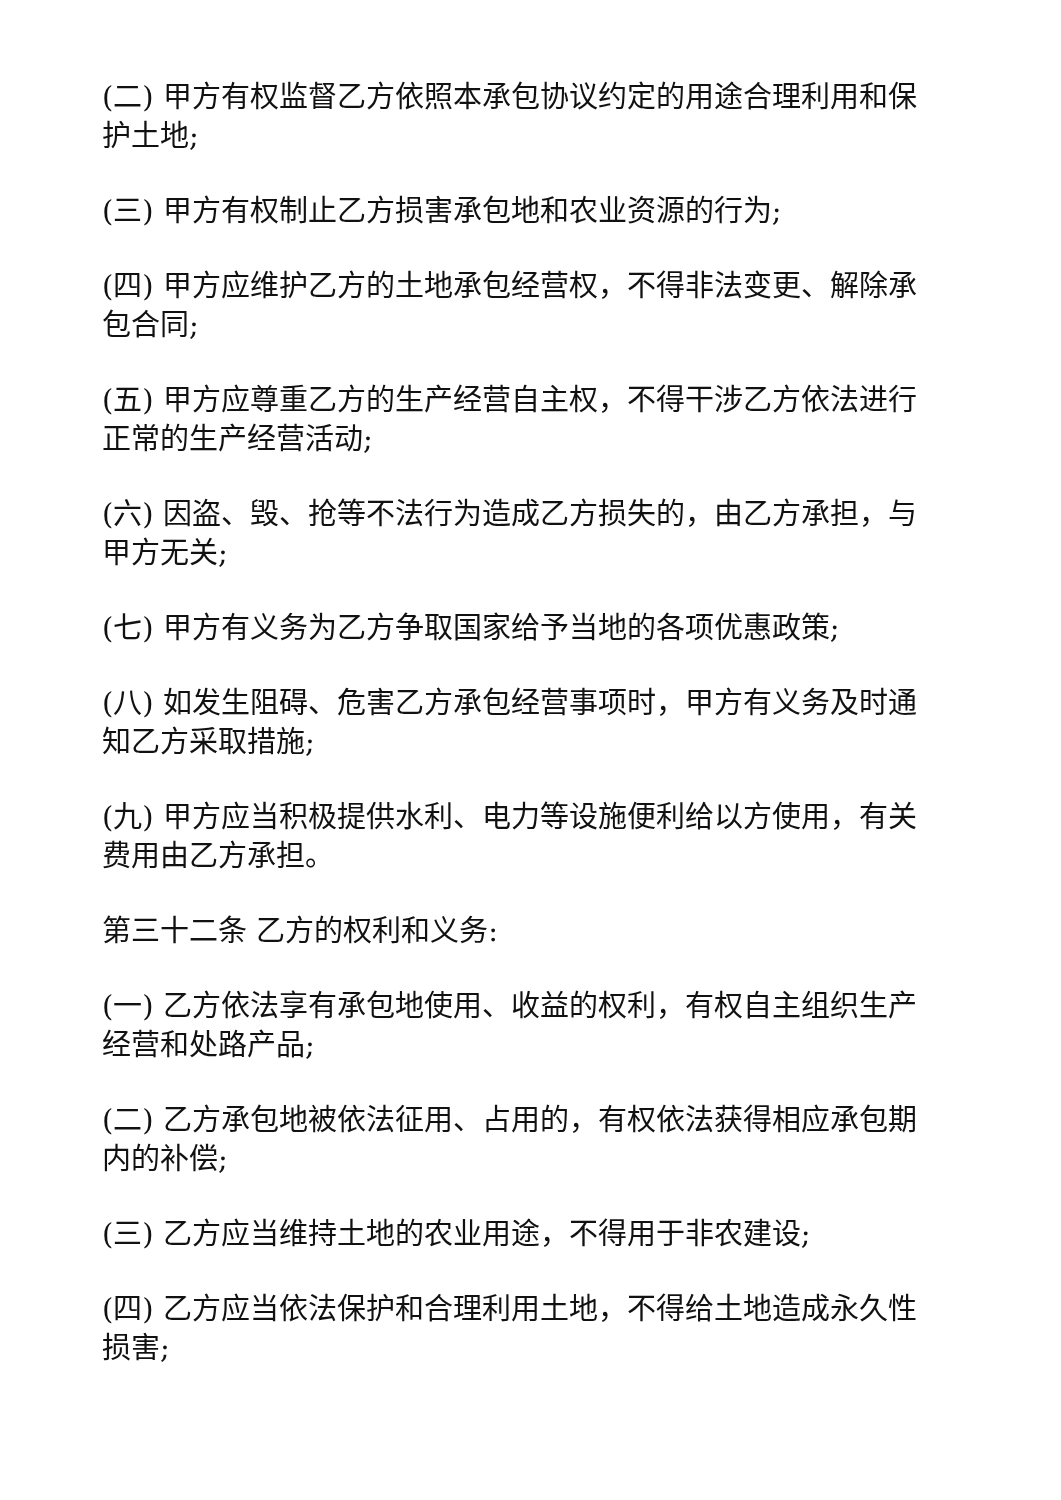(二) 甲方有权监督乙方依照本承包协议约定的用途合理利用和保护土地;
(三) 甲方有权制止乙方损害承包地和农业资源的行为;
(四) 甲方应维护乙方的土地承包经营权，不得非法变更、解除承包合同;
(五) 甲方应尊重乙方的生产经营自主权，不得干涉乙方依法进行正常的生产经营活动;
(六) 因盗、毁、抢等不法行为造成乙方损失的，由乙方承担，与甲方无关;
(七) 甲方有义务为乙方争取国家给予当地的各项优惠政策;
(八) 如发生阻碍、危害乙方承包经营事项时，甲方有义务及时通知乙方采取措施;
(九) 甲方应当积极提供水利、电力等设施便利给以方使用，有关费用由乙方承担。
第三十二条 乙方的权利和义务:
(一) 乙方依法享有承包地使用、收益的权利，有权自主组织生产经营和处路产品;
(二) 乙方承包地被依法征用、占用的，有权依法获得相应承包期内的补偿;
(三) 乙方应当维持土地的农业用途，不得用于非农建设;
(四) 乙方应当依法保护和合理利用土地，不得给土地造成永久性损害;